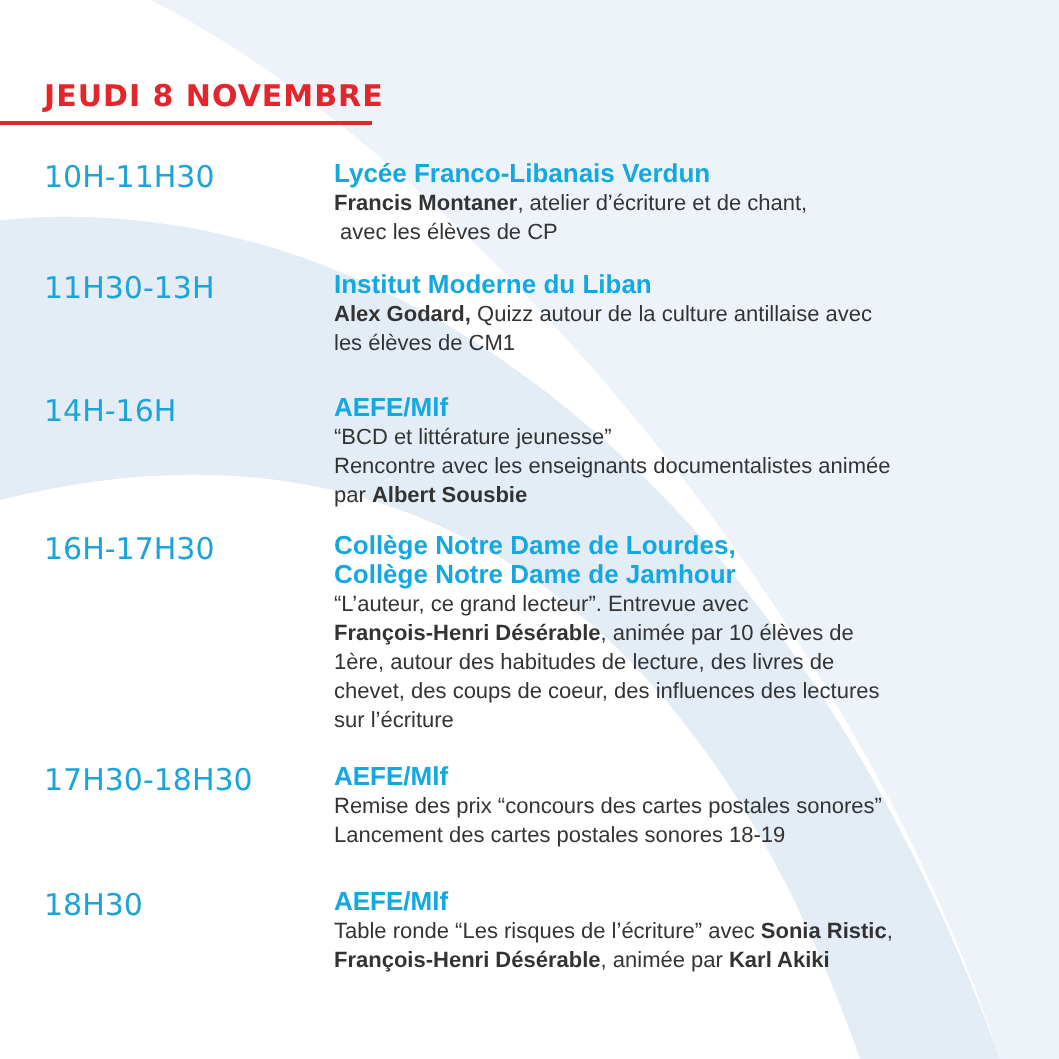JEUDI 8 NOVEMBRE
10H-11H30
Lycée Franco-Libanais Verdun
Francis Montaner, atelier d’écriture et de chant,
avec les élèves de CP
11H30-13H
Institut Moderne du Liban
Alex Godard, Quizz autour de la culture antillaise avec
les élèves de CM1
14H-16H
AEFE/Mlf
“BCD et littérature jeunesse”
Rencontre avec les enseignants documentalistes animée
par Albert Sousbie
16H-17H30
Collège Notre Dame de Lourdes,
Collège Notre Dame de Jamhour
“L’auteur, ce grand lecteur”. Entrevue avec
François-Henri Désérable, animée par 10 élèves de
1ère, autour des habitudes de lecture, des livres de
chevet, des coups de coeur, des influences des lectures
sur l’écriture
17H30-18H30
AEFE/Mlf
Remise des prix “concours des cartes postales sonores”
Lancement des cartes postales sonores 18-19
18H30
AEFE/Mlf
Table ronde “Les risques de l’écriture” avec Sonia Ristic,
François-Henri Désérable, animée par Karl Akiki